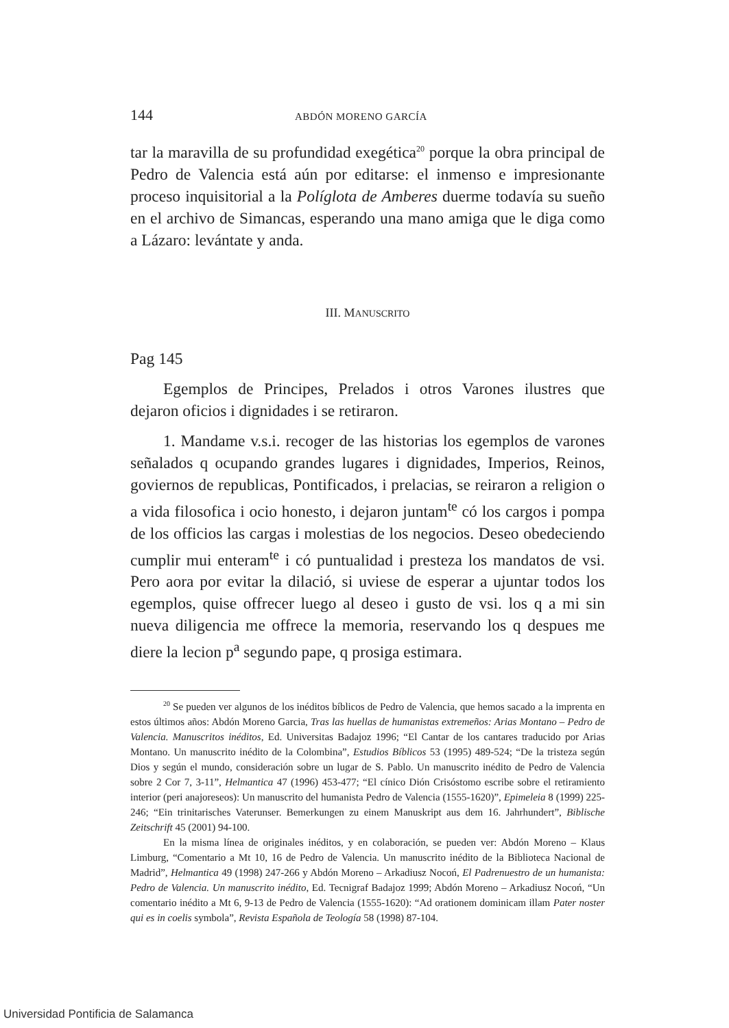144 ABDÓN MORENO GARCÍA
tar la maravilla de su profundidad exegética<sup>20</sup> porque la obra principal de Pedro de Valencia está aún por editarse: el inmenso e impresionante proceso inquisitorial a la Políglota de Amberes duerme todavía su sueño en el archivo de Simancas, esperando una mano amiga que le diga como a Lázaro: levántate y anda.
III. MANUSCRITO
Pag 145
Egemplos de Principes, Prelados i otros Varones ilustres que dejaron oficios i dignidades i se retiraron.
1. Mandame v.s.i. recoger de las historias los egemplos de varones señalados q ocupando grandes lugares i dignidades, Imperios, Reinos, goviernos de republicas, Pontificados, i prelacias, se reiraron a religion o a vida filosofica i ocio honesto, i dejaron juntam<sup>te</sup> có los cargos i pompa de los officios las cargas i molestias de los negocios. Deseo obedeciendo cumplir mui enteram<sup>te</sup> i có puntualidad i presteza los mandatos de vsi. Pero aora por evitar la dilació, si uviese de esperar a ujuntar todos los egemplos, quise offrecer luego al deseo i gusto de vsi. los q a mi sin nueva diligencia me offrece la memoria, reservando los q despues me diere la lecion p<sup>a</sup> segundo pape, q prosiga estimara.
<sup>20</sup> Se pueden ver algunos de los inéditos bíblicos de Pedro de Valencia, que hemos sacado a la imprenta en estos últimos años: Abdón Moreno Garcia, Tras las huellas de humanistas extremeños: Arias Montano – Pedro de Valencia. Manuscritos inéditos, Ed. Universitas Badajoz 1996; “El Cantar de los cantares traducido por Arias Montano. Un manuscrito inédito de la Colombina”, Estudios Bíblicos 53 (1995) 489-524; “De la tristeza según Dios y según el mundo, consideración sobre un lugar de S. Pablo. Un manuscrito inédito de Pedro de Valencia sobre 2 Cor 7, 3-11”, Helmantica 47 (1996) 453-477; “El cínico Dión Crisóstomo escribe sobre el retiramiento interior (peri anajoreseos): Un manuscrito del humanista Pedro de Valencia (1555-1620)”, Epimeleia 8 (1999) 225-246; “Ein trinitarisches Vaterunser. Bemerkungen zu einem Manuskript aus dem 16. Jahrhundert”, Biblische Zeitschrift 45 (2001) 94-100.
En la misma línea de originales inéditos, y en colaboración, se pueden ver: Abdón Moreno – Klaus Limburg, “Comentario a Mt 10, 16 de Pedro de Valencia. Un manuscrito inédito de la Biblioteca Nacional de Madrid”, Helmantica 49 (1998) 247-266 y Abdón Moreno – Arkadiusz Nocoń, El Padrenuestro de un humanista: Pedro de Valencia. Un manuscrito inédito, Ed. Tecnigraf Badajoz 1999; Abdón Moreno – Arkadiusz Nocoń, “Un comentario inédito a Mt 6, 9-13 de Pedro de Valencia (1555-1620): “Ad orationem dominicam illam Pater noster qui es in coelis symbola”, Revista Española de Teología 58 (1998) 87-104.
Universidad Pontificia de Salamanca